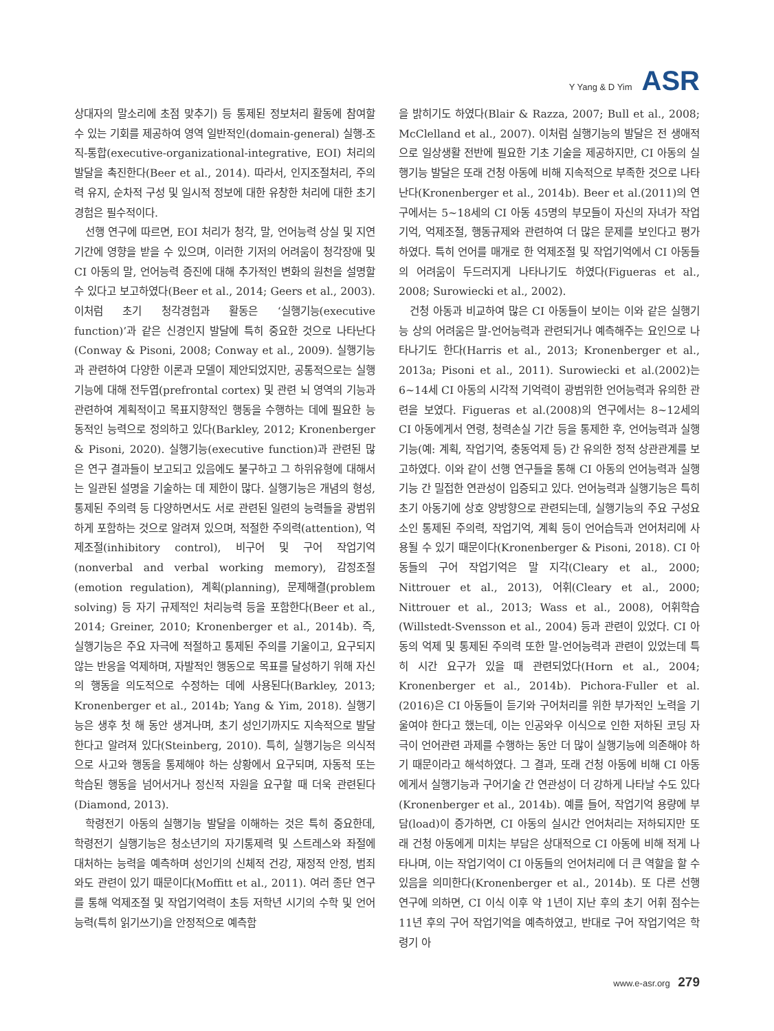Y Yang & D Yim ASR
상대자의 말소리에 초점 맞추기) 등 통제된 정보처리 활동에 참여할 수 있는 기회를 제공하여 영역 일반적인(domain-general) 실행-조직-통합(executive-organizational-integrative, EOI) 처리의 발달을 촉진한다(Beer et al., 2014). 따라서, 인지조절처리, 주의력 유지, 순차적 구성 및 일시적 정보에 대한 유창한 처리에 대한 초기 경험은 필수적이다.
선행 연구에 따르면, EOI 처리가 청각, 말, 언어능력 상실 및 지연 기간에 영향을 받을 수 있으며, 이러한 기저의 어려움이 청각장애 및 CI 아동의 말, 언어능력 증진에 대해 추가적인 변화의 원천을 설명할 수 있다고 보고하였다(Beer et al., 2014; Geers et al., 2003). 이처럼 초기 청각경험과 활동은 ‘실행기능(executive function)’과 같은 신경인지 발달에 특히 중요한 것으로 나타난다(Conway & Pisoni, 2008; Conway et al., 2009). 실행기능과 관련하여 다양한 이론과 모델이 제안되었지만, 공통적으로는 실행기능에 대해 전두엽(prefrontal cortex) 및 관련 뇌 영역의 기능과 관련하여 계획적이고 목표지향적인 행동을 수행하는 데에 필요한 능동적인 능력으로 정의하고 있다(Barkley, 2012; Kronenberger & Pisoni, 2020). 실행기능(executive function)과 관련된 많은 연구 결과들이 보고되고 있음에도 불구하고 그 하위유형에 대해서는 일관된 설명을 기술하는 데 제한이 많다. 실행기능은 개념의 형성, 통제된 주의력 등 다양하면서도 서로 관련된 일련의 능력들을 광범위하게 포함하는 것으로 알려져 있으며, 적절한 주의력(attention), 억제조절(inhibitory control), 비구어 및 구어 작업기억(nonverbal and verbal working memory), 감정조절(emotion regulation), 계획(planning), 문제해결(problem solving) 등 자기 규제적인 처리능력 등을 포함한다(Beer et al., 2014; Greiner, 2010; Kronenberger et al., 2014b). 즉, 실행기능은 주요 자극에 적절하고 통제된 주의를 기울이고, 요구되지 않는 반응을 억제하며, 자발적인 행동으로 목표를 달성하기 위해 자신의 행동을 의도적으로 수정하는 데에 사용된다(Barkley, 2013; Kronenberger et al., 2014b; Yang & Yim, 2018). 실행기능은 생후 첫 해 동안 생겨나며, 초기 성인기까지도 지속적으로 발달한다고 알려져 있다(Steinberg, 2010). 특히, 실행기능은 의식적으로 사고와 행동을 통제해야 하는 상황에서 요구되며, 자동적 또는 학습된 행동을 넘어서거나 정신적 자원을 요구할 때 더욱 관련된다(Diamond, 2013).
학령전기 아동의 실행기능 발달을 이해하는 것은 특히 중요한데, 학령전기 실행기능은 청소년기의 자기통제력 및 스트레스와 좌절에 대처하는 능력을 예측하며 성인기의 신체적 건강, 재정적 안정, 범죄와도 관련이 있기 때문이다(Moffitt et al., 2011). 여러 종단 연구를 통해 억제조절 및 작업기억력이 초등 저학년 시기의 수학 및 언어능력(특히 읽기쓰기)을 안정적으로 예측함
을 밝히기도 하였다(Blair & Razza, 2007; Bull et al., 2008; McClelland et al., 2007). 이처럼 실행기능의 발달은 전 생애적으로 일상생활 전반에 필요한 기초 기술을 제공하지만, CI 아동의 실행기능 발달은 또래 건청 아동에 비해 지속적으로 부족한 것으로 나타난다(Kronenberger et al., 2014b). Beer et al.(2011)의 연구에서는 5~18세의 CI 아동 45명의 부모들이 자신의 자녀가 작업기억, 억제조절, 행동규제와 관련하여 더 많은 문제를 보인다고 평가하였다. 특히 언어를 매개로 한 억제조절 및 작업기억에서 CI 아동들의 어려움이 두드러지게 나타나기도 하였다(Figueras et al., 2008; Surowiecki et al., 2002).
건청 아동과 비교하여 많은 CI 아동들이 보이는 이와 같은 실행기능 상의 어려움은 말-언어능력과 관련되거나 예측해주는 요인으로 나타나기도 한다(Harris et al., 2013; Kronenberger et al., 2013a; Pisoni et al., 2011). Surowiecki et al.(2002)는 6~14세 CI 아동의 시각적 기억력이 광범위한 언어능력과 유의한 관련을 보였다. Figueras et al.(2008)의 연구에서는 8~12세의 CI 아동에게서 연령, 청력손실 기간 등을 통제한 후, 언어능력과 실행기능(예: 계획, 작업기억, 충동억제 등) 간 유의한 정적 상관관계를 보고하였다. 이와 같이 선행 연구들을 통해 CI 아동의 언어능력과 실행기능 간 밀접한 연관성이 입증되고 있다. 언어능력과 실행기능은 특히 초기 아동기에 상호 양방향으로 관련되는데, 실행기능의 주요 구성요소인 통제된 주의력, 작업기억, 계획 등이 언어습득과 언어처리에 사용될 수 있기 때문이다(Kronenberger & Pisoni, 2018). CI 아동들의 구어 작업기억은 말 지각(Cleary et al., 2000; Nittrouer et al., 2013), 어휘(Cleary et al., 2000; Nittrouer et al., 2013; Wass et al., 2008), 어휘학습(Willstedt-Svensson et al., 2004) 등과 관련이 있었다. CI 아동의 억제 및 통제된 주의력 또한 말-언어능력과 관련이 있었는데 특히 시간 요구가 있을 때 관련되었다(Horn et al., 2004; Kronenberger et al., 2014b). Pichora-Fuller et al.(2016)은 CI 아동들이 듣기와 구어처리를 위한 부가적인 노력을 기울여야 한다고 했는데, 이는 인공와우 이식으로 인한 저하된 코딩 자극이 언어관련 과제를 수행하는 동안 더 많이 실행기능에 의존해야 하기 때문이라고 해석하였다. 그 결과, 또래 건청 아동에 비해 CI 아동에게서 실행기능과 구어기술 간 연관성이 더 강하게 나타날 수도 있다(Kronenberger et al., 2014b). 예를 들어, 작업기억 용량에 부담(load)이 증가하면, CI 아동의 실시간 언어처리는 저하되지만 또래 건청 아동에게 미치는 부담은 상대적으로 CI 아동에 비해 적게 나타나며, 이는 작업기억이 CI 아동들의 언어처리에 더 큰 역할을 할 수 있음을 의미한다(Kronenberger et al., 2014b). 또 다른 선행 연구에 의하면, CI 이식 이후 약 1년이 지난 후의 초기 어휘 점수는 11년 후의 구어 작업기억을 예측하였고, 반대로 구어 작업기억은 학령기 아
www.e-asr.org 279